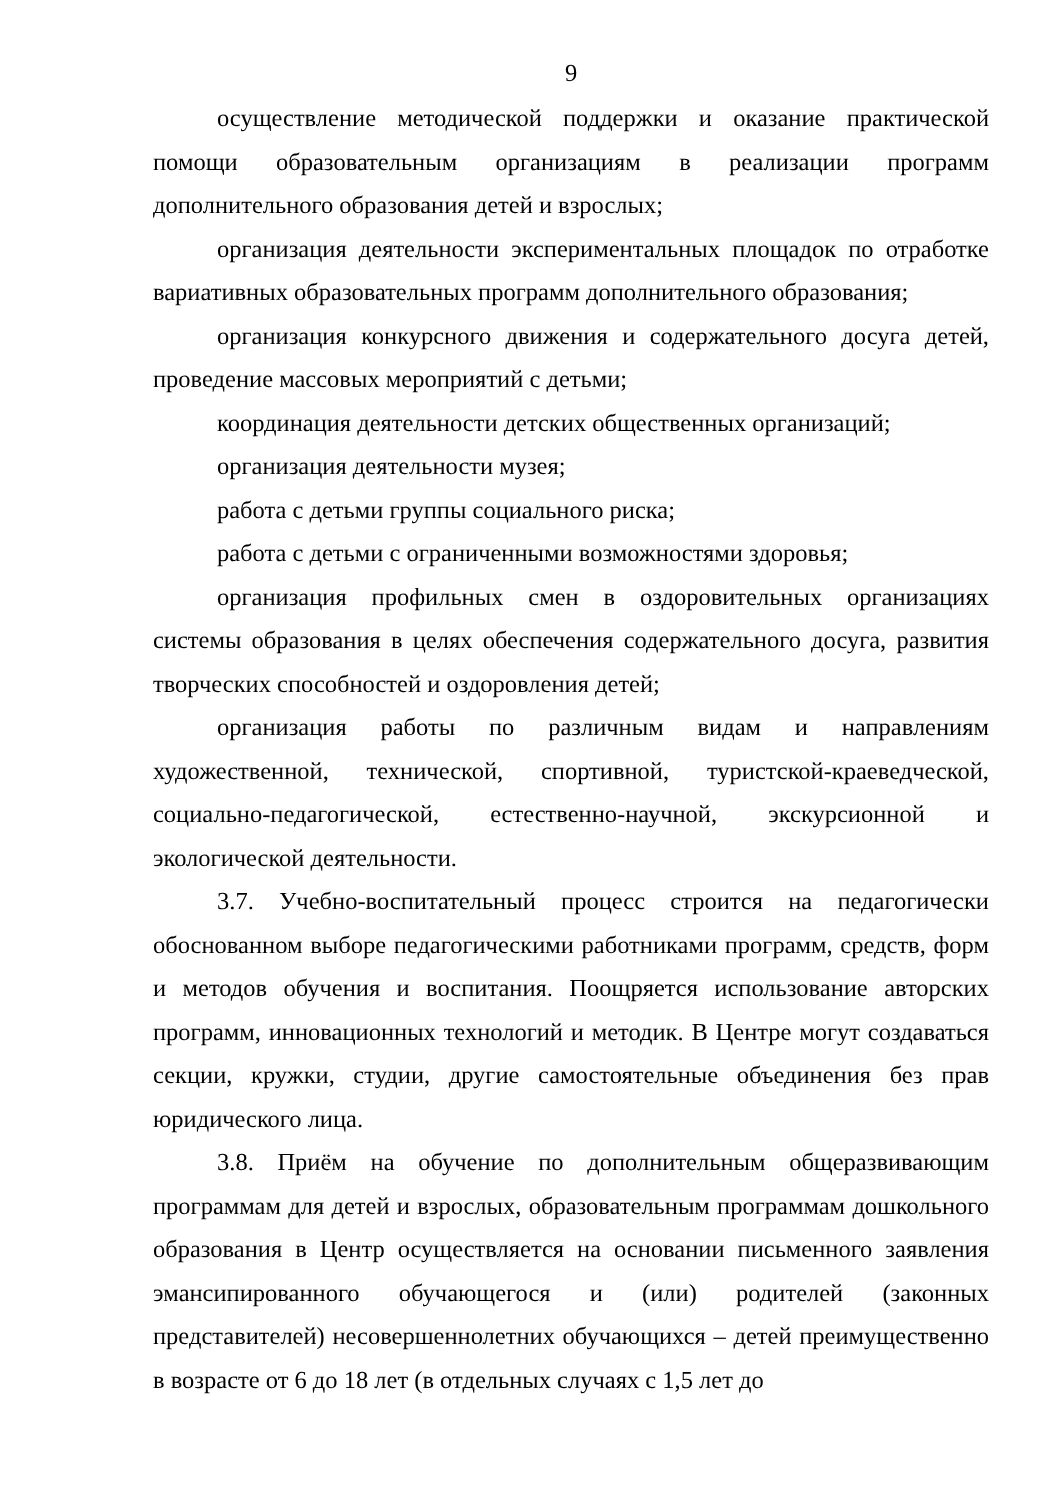9
осуществление методической поддержки и оказание практической помощи образовательным организациям в реализации программ дополнительного образования детей и взрослых;
организация деятельности экспериментальных площадок по отработке вариативных образовательных программ дополнительного образования;
организация конкурсного движения и содержательного досуга детей, проведение массовых мероприятий с детьми;
координация деятельности детских общественных организаций;
организация деятельности музея;
работа с детьми группы социального риска;
работа с детьми с ограниченными возможностями здоровья;
организация профильных смен в оздоровительных организациях системы образования в целях обеспечения содержательного досуга, развития творческих способностей и оздоровления детей;
организация работы по различным видам и направлениям художественной, технической, спортивной, туристской-краеведческой, социально-педагогической, естественно-научной, экскурсионной и экологической деятельности.
3.7. Учебно-воспитательный процесс строится на педагогически обоснованном выборе педагогическими работниками программ, средств, форм и методов обучения и воспитания. Поощряется использование авторских программ, инновационных технологий и методик. В Центре могут создаваться секции, кружки, студии, другие самостоятельные объединения без прав юридического лица.
3.8. Приём на обучение по дополнительным общеразвивающим программам для детей и взрослых, образовательным программам дошкольного образования в Центр осуществляется на основании письменного заявления эмансипированного обучающегося и (или) родителей (законных представителей) несовершеннолетних обучающихся – детей преимущественно в возрасте от 6 до 18 лет (в отдельных случаях с 1,5 лет до